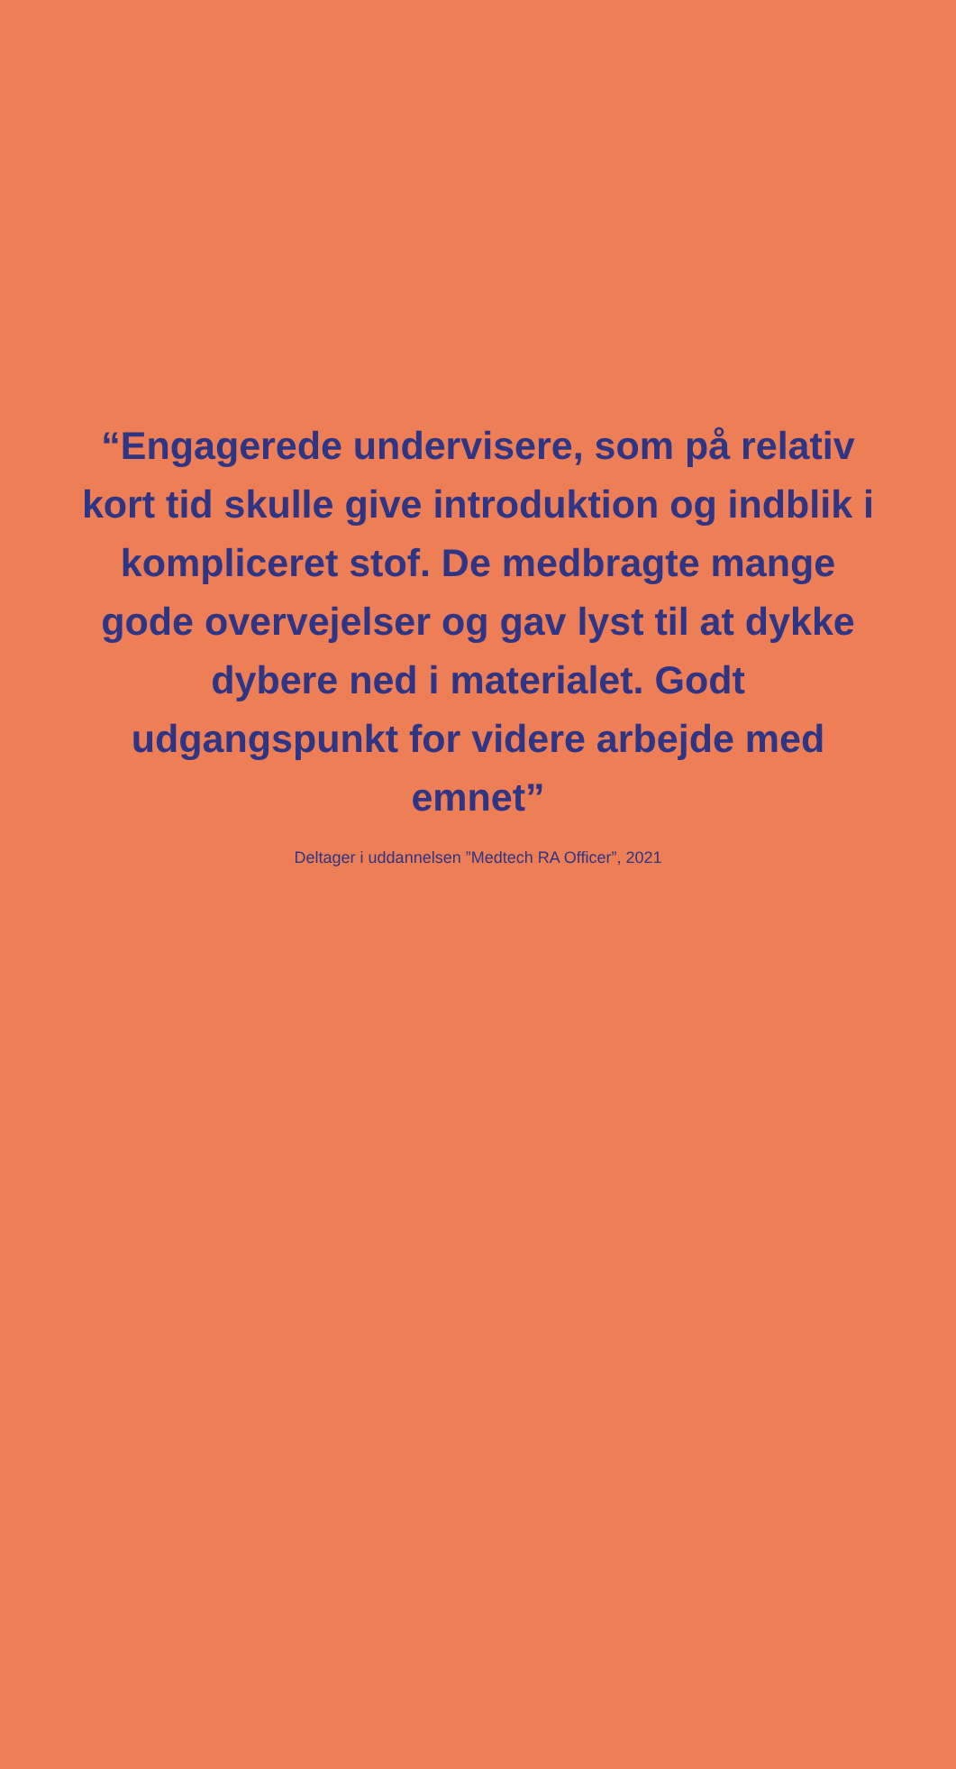“Engagerede undervisere, som på relativ kort tid skulle give introduktion og indblik i kompliceret stof. De medbragte mange gode overvejelser og gav lyst til at dykke dybere ned i materialet. Godt udgangspunkt for videre arbejde med emnet”
Deltager i uddannelsen ”Medtech RA Officer”, 2021